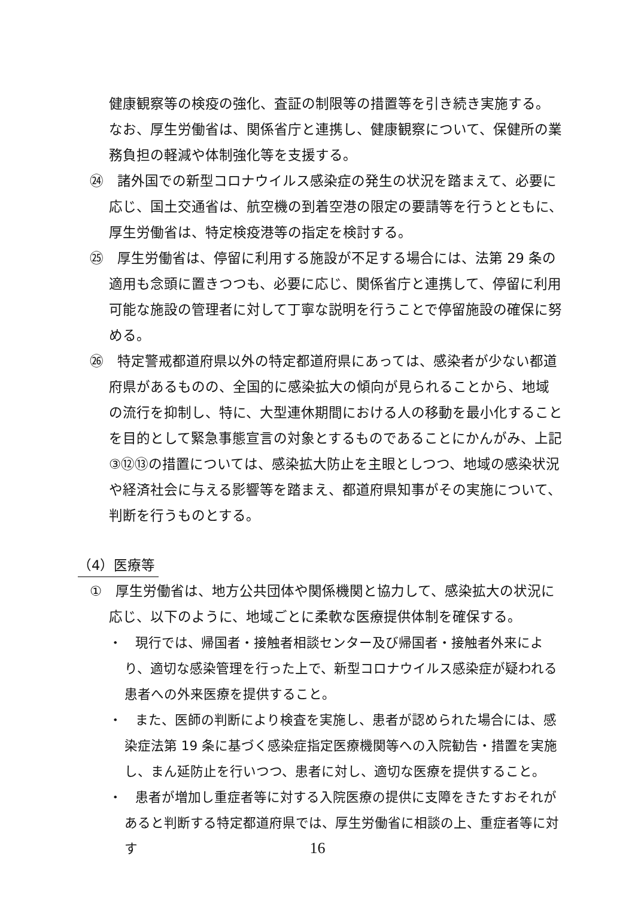健康観察等の検疫の強化、査証の制限等の措置等を引き続き実施する。なお、厚生労働省は、関係省庁と連携し、健康観察について、保健所の業務負担の軽減や体制強化等を支援する。
㉔　諸外国での新型コロナウイルス感染症の発生の状況を踏まえて、必要に応じ、国土交通省は、航空機の到着空港の限定の要請等を行うとともに、厚生労働省は、特定検疫港等の指定を検討する。
㉕　厚生労働省は、停留に利用する施設が不足する場合には、法第 29 条の適用も念頭に置きつつも、必要に応じ、関係省庁と連携して、停留に利用可能な施設の管理者に対して丁寧な説明を行うことで停留施設の確保に努める。
㉖　特定警戒都道府県以外の特定都道府県にあっては、感染者が少ない都道府県があるものの、全国的に感染拡大の傾向が見られることから、地域の流行を抑制し、特に、大型連休期間における人の移動を最小化することを目的として緊急事態宣言の対象とするものであることにかんがみ、上記③⑫⑬の措置については、感染拡大防止を主眼としつつ、地域の感染状況や経済社会に与える影響等を踏まえ、都道府県知事がその実施について、判断を行うものとする。
（4）医療等
①　厚生労働省は、地方公共団体や関係機関と協力して、感染拡大の状況に応じ、以下のように、地域ごとに柔軟な医療提供体制を確保する。
・　現行では、帰国者・接触者相談センター及び帰国者・接触者外来により、適切な感染管理を行った上で、新型コロナウイルス感染症が疑われる患者への外来医療を提供すること。
・　また、医師の判断により検査を実施し、患者が認められた場合には、感染症法第 19 条に基づく感染症指定医療機関等への入院勧告・措置を実施し、まん延防止を行いつつ、患者に対し、適切な医療を提供すること。
・　患者が増加し重症者等に対する入院医療の提供に支障をきたすおそれがあると判断する特定都道府県では、厚生労働省に相談の上、重症者等に対す
16